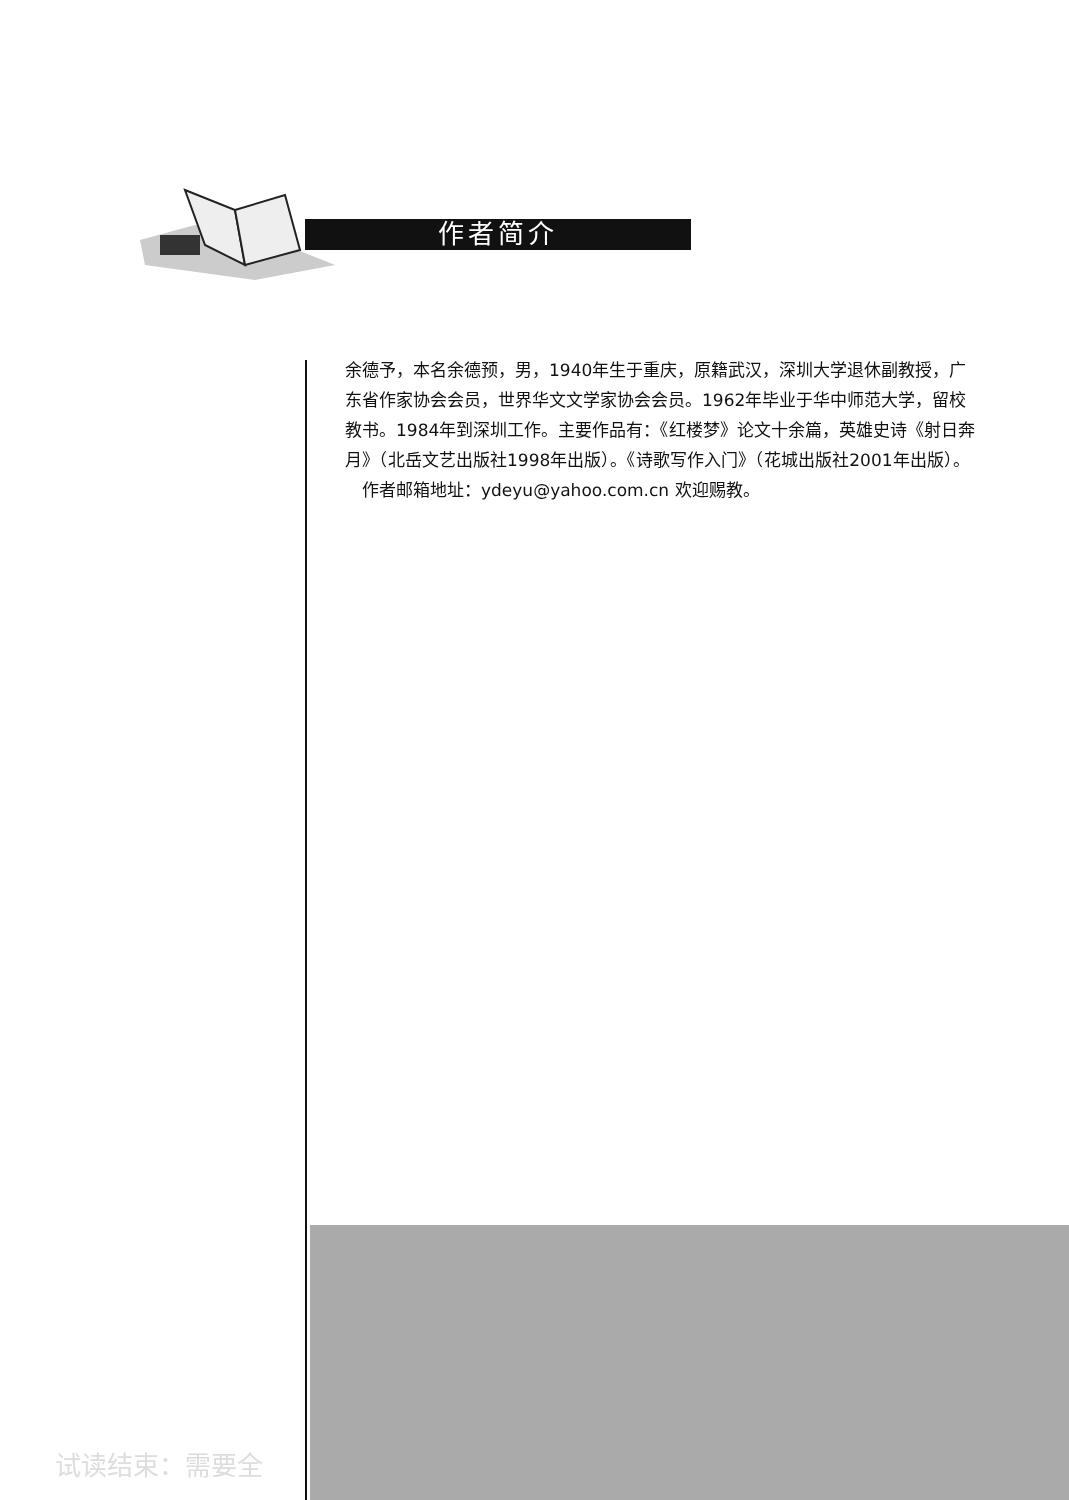作者简介
余德予，本名余德预，男，1940年生于重庆，原籍武汉，深圳大学退休副教授，广东省作家协会会员，世界华文文学家协会会员。1962年毕业于华中师范大学，留校教书。1984年到深圳工作。主要作品有：《红楼梦》论文十余篇，英雄史诗《射日奔月》（北岳文艺出版社1998年出版）。《诗歌写作入门》（花城出版社2001年出版）。
 作者邮箱地址：ydeyu@yahoo.com.cn 欢迎赐教。
试读结束：需要全